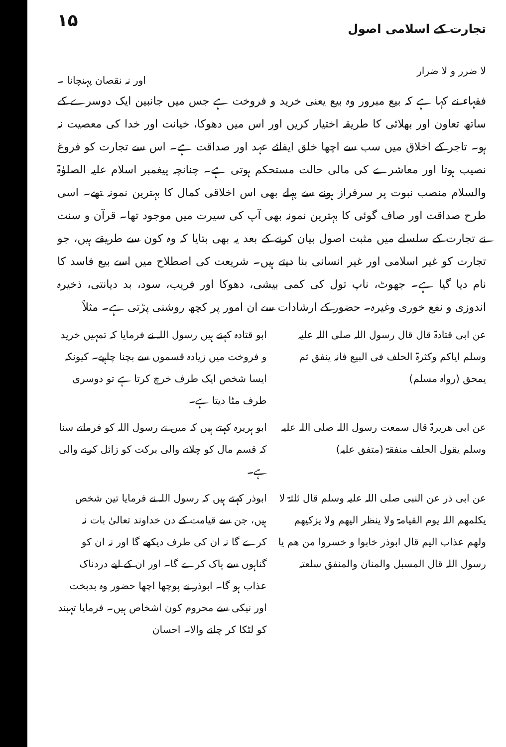تجارت کے اسلامی اصول ۱۵
لا ضرر و لا ضرار اور نہ نقصان پہنچانا ۔
فقہاء نے کہا ہے کہ بیع مبرور وہ بیع یعنی خرید و فروخت ہے جس میں جانبین ایک دوسرے کے ساتھ تعاون اور بھلائی کا طریقہ اختیار کریں اور اس میں دھوکا، خیانت اور خدا کی معصیت نہ ہو۔ تاجر کے اخلاق میں سب سے اچھا خلق ایفائے عہد اور صداقت ہے۔ اس سے تجارت کو فروغ نصیب ہوتا اور معاشرے کی مالی حالت مستحکم ہوتی ہے۔ چنانچہ پیغمبر اسلام علیہ الصلوٰۃ والسلام منصب نبوت پر سرفراز ہونے سے پہلے بھی اس اخلاقی کمال کا بہترین نمونہ تھے۔ اسی طرح صداقت اور صاف گوئی کا بہترین نمونہ بھی آپ کی سیرت میں موجود تھا۔ قرآن و سنت نے تجارت کے سلسلے میں مثبت اصول بیان کرنے کے بعد یہ بھی بتایا کہ وہ کون سے طریقے ہیں، جو تجارت کو غیر اسلامی اور غیر انسانی بنا دیتے ہیں۔ شریعت کی اصطلاح میں اسے بیع فاسد کا نام دیا گیا ہے۔ جھوٹ، ناپ تول کی کمی بیشی، دھوکا اور فریب، سود، بد دیانتی، ذخیرہ اندوزی و نفع خوری وغیرہ۔ حضور کے ارشادات سے ان امور پر کچھ روشنی پڑتی ہے۔ مثلاً
عن ابی قتادۃ قال قال رسول اللہ صلی اللہ علیہ وسلم ایاکم وکثرۃ الحلف فی البیع فانہ ینفق ثم یمحق (رواہ مسلم)
ابو قتادہ کہتے ہیں رسول اللہ نے فرمایا کہ تمہیں خرید و فروخت میں زیادہ قسموں سے بچنا چاہیے۔ کیونکہ ایسا شخص ایک طرف خرچ کرتا ہے تو دوسری طرف مٹا دیتا ہے۔
عن ابی ھریرۃ قال سمعت رسول اللہ صلی اللہ علیہ وسلم یقول الحلف منفقۃ (متفق علیہ)
ابو ہریرہ کہتے ہیں کہ میں نے رسول اللہ کو فرماتے سنا کہ قسم مال کو چلانے والی برکت کو زائل کرنے والی ہے۔
عن ابی ذر عن النبی صلی اللہ علیہ وسلم قال ثلثۃ لا یکلمھم اللہ یوم القیامۃ ولا ینظر الیھم ولا یزکیھم ولھم عذاب الیم قال ابوذر خابوا و خسروا من ھم یا رسول اللہ قال المسبل والمنان والمنفق سلعتہ
ابوذر کہتے ہیں کہ رسول اللہ نے فرمایا تین شخص ہیں، جن سے قیامت کے دن خداوند تعالیٰ بات نہ کرے گا نہ ان کی طرف دیکھے گا اور نہ ان کو گناہوں سے پاک کرے گا۔ اور ان کے لیے دردناک عذاب ہو گا۔ ابوذر نے پوچھا اچھا حضور وہ بدبخت اور نیکی سے محروم کون اشخاص ہیں۔ فرمایا تہبند کو لٹکا کر چلنے والا۔ احسان